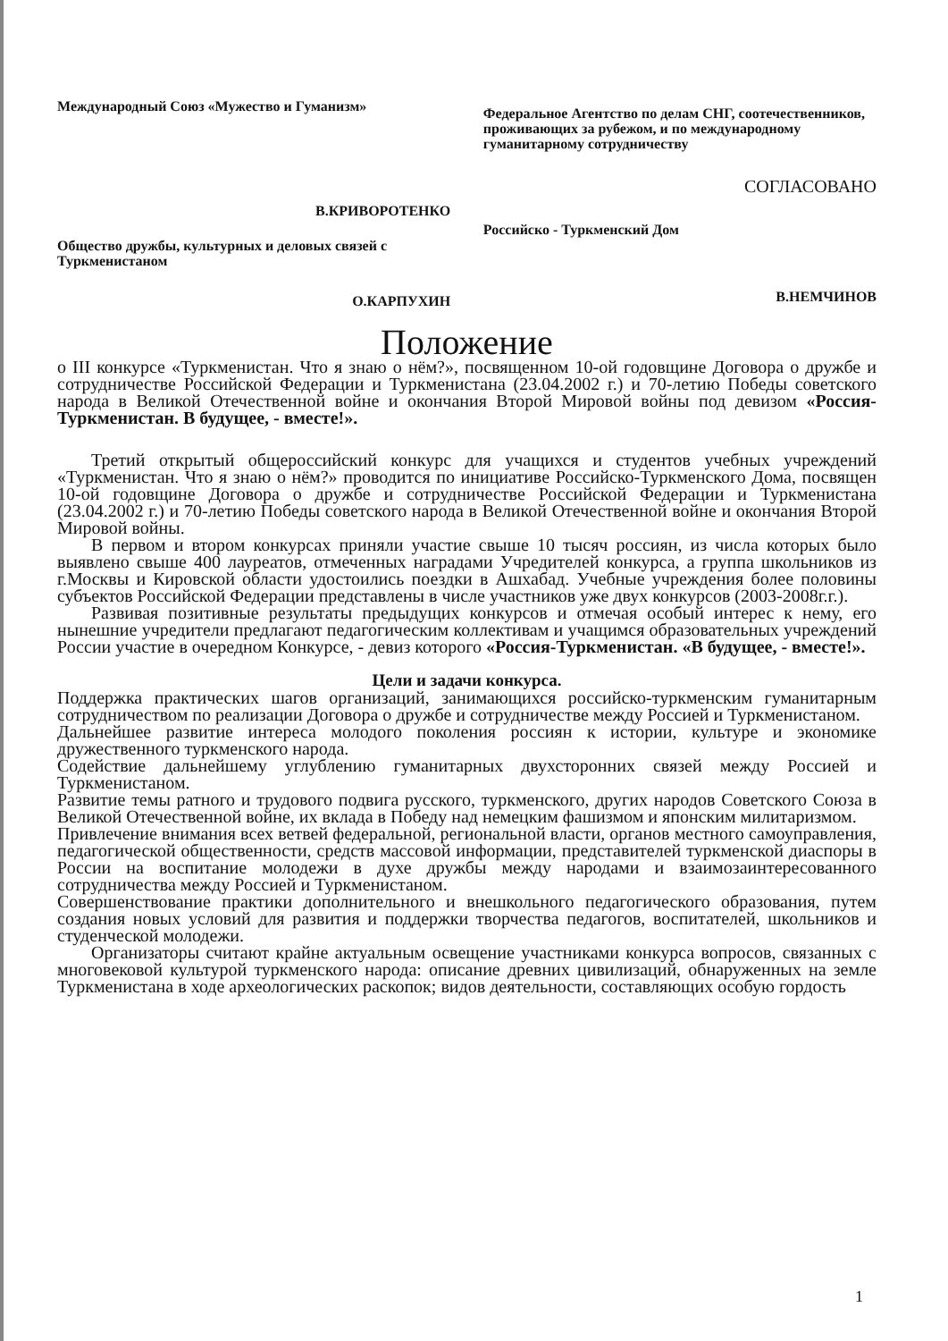Международный Союз «Мужество и Гуманизм»
В.КРИВОРОТЕНКО
Общество дружбы, культурных и деловых связей с Туркменистаном
О.КАРПУХИН
Федеральное Агентство по делам СНГ, соотечественников, проживающих за рубежом, и по международному гуманитарному сотрудничеству
СОГЛАСОВАНО
Российско - Туркменский Дом
В.НЕМЧИНОВ
Положение
о III конкурсе «Туркменистан. Что я знаю о нём?», посвященном 10-ой годовщине Договора о дружбе и сотрудничестве Российской Федерации и Туркменистана (23.04.2002 г.) и 70-летию Победы советского народа в Великой Отечественной войне и окончания Второй Мировой войны под девизом «Россия-Туркменистан. В будущее, - вместе!».
Третий открытый общероссийский конкурс для учащихся и студентов учебных учреждений «Туркменистан. Что я знаю о нём?» проводится по инициативе Российско-Туркменского Дома, посвящен 10-ой годовщине Договора о дружбе и сотрудничестве Российской Федерации и Туркменистана (23.04.2002 г.) и 70-летию Победы советского народа в Великой Отечественной войне и окончания Второй Мировой войны.
В первом и втором конкурсах приняли участие свыше 10 тысяч россиян, из числа которых было выявлено свыше 400 лауреатов, отмеченных наградами Учредителей конкурса, а группа школьников из г.Москвы и Кировской области удостоились поездки в Ашхабад. Учебные учреждения более половины субъектов Российской Федерации представлены в числе участников уже двух конкурсов (2003-2008г.г.).
Развивая позитивные результаты предыдущих конкурсов и отмечая особый интерес к нему, его нынешние учредители предлагают педагогическим коллективам и учащимся образовательных учреждений России участие в очередном Конкурсе, - девиз которого «Россия-Туркменистан. «В будущее, - вместе!».
Цели и задачи конкурса.
Поддержка практических шагов организаций, занимающихся российско-туркменским гуманитарным сотрудничеством по реализации Договора о дружбе и сотрудничестве между Россией и Туркменистаном.
Дальнейшее развитие интереса молодого поколения россиян к истории, культуре и экономике дружественного туркменского народа.
Содействие дальнейшему углублению гуманитарных двухсторонних связей между Россией и Туркменистаном.
Развитие темы ратного и трудового подвига русского, туркменского, других народов Советского Союза в Великой Отечественной войне, их вклада в Победу над немецким фашизмом и японским милитаризмом.
Привлечение внимания всех ветвей федеральной, региональной власти, органов местного самоуправления, педагогической общественности, средств массовой информации, представителей туркменской диаспоры в России на воспитание молодежи в духе дружбы между народами и взаимозаинтересованного сотрудничества между Россией и Туркменистаном.
Совершенствование практики дополнительного и внешкольного педагогического образования, путем создания новых условий для развития и поддержки творчества педагогов, воспитателей, школьников и студенческой молодежи.
Организаторы считают крайне актуальным освещение участниками конкурса вопросов, связанных с многовековой культурой туркменского народа: описание древних цивилизаций, обнаруженных на земле Туркменистана в ходе археологических раскопок; видов деятельности, составляющих особую гордость
1